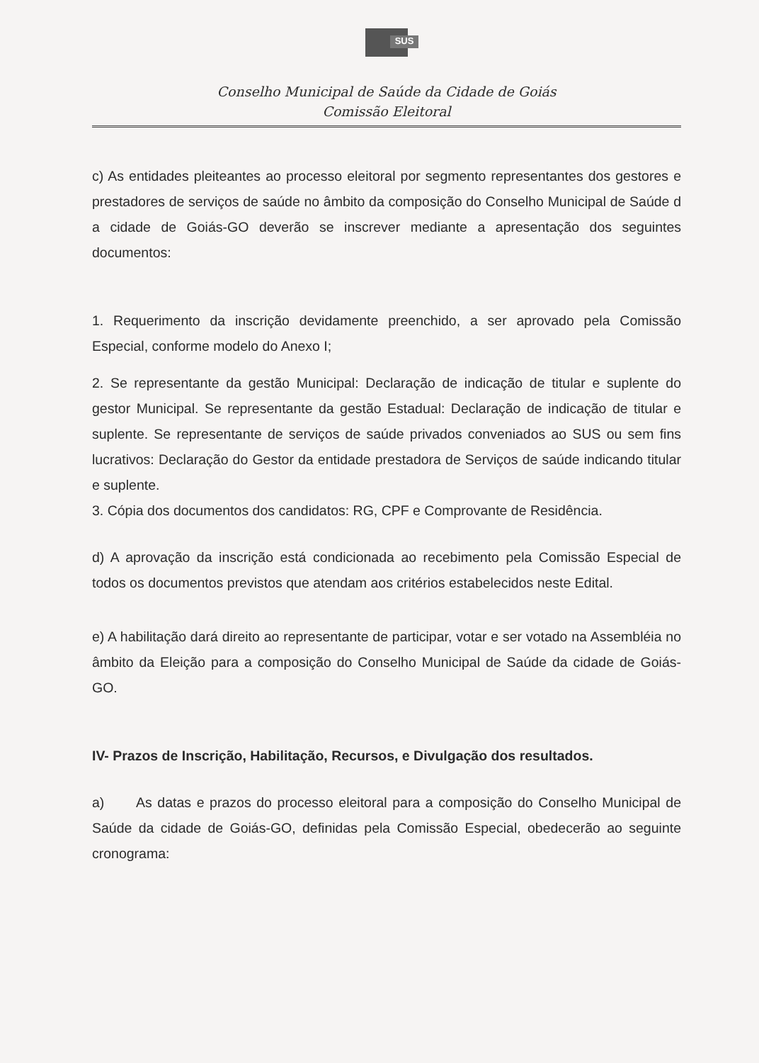SUS
Conselho Municipal de Saúde da Cidade de Goiás
Comissão Eleitoral
c) As entidades pleiteantes ao processo eleitoral por segmento representantes dos gestores e prestadores de serviços de saúde no âmbito da composição do Conselho Municipal de Saúde d a cidade de Goiás-GO deverão se inscrever mediante a apresentação dos seguintes documentos:
1. Requerimento da inscrição devidamente preenchido, a ser aprovado pela Comissão Especial, conforme modelo do Anexo I;
2. Se representante da gestão Municipal: Declaração de indicação de titular e suplente do gestor Municipal. Se representante da gestão Estadual: Declaração de indicação de titular e suplente. Se representante de serviços de saúde privados conveniados ao SUS ou sem fins lucrativos: Declaração do Gestor da entidade prestadora de Serviços de saúde indicando titular e suplente.
3. Cópia dos documentos dos candidatos: RG, CPF e Comprovante de Residência.
d) A aprovação da inscrição está condicionada ao recebimento pela Comissão Especial de todos os documentos previstos que atendam aos critérios estabelecidos neste Edital.
e) A habilitação dará direito ao representante de participar, votar e ser votado na Assembléia no âmbito da Eleição para a composição do Conselho Municipal de Saúde da cidade de Goiás-GO.
IV- Prazos de Inscrição, Habilitação, Recursos, e Divulgação dos resultados.
a) As datas e prazos do processo eleitoral para a composição do Conselho Municipal de Saúde da cidade de Goiás-GO, definidas pela Comissão Especial, obedecerão ao seguinte cronograma: